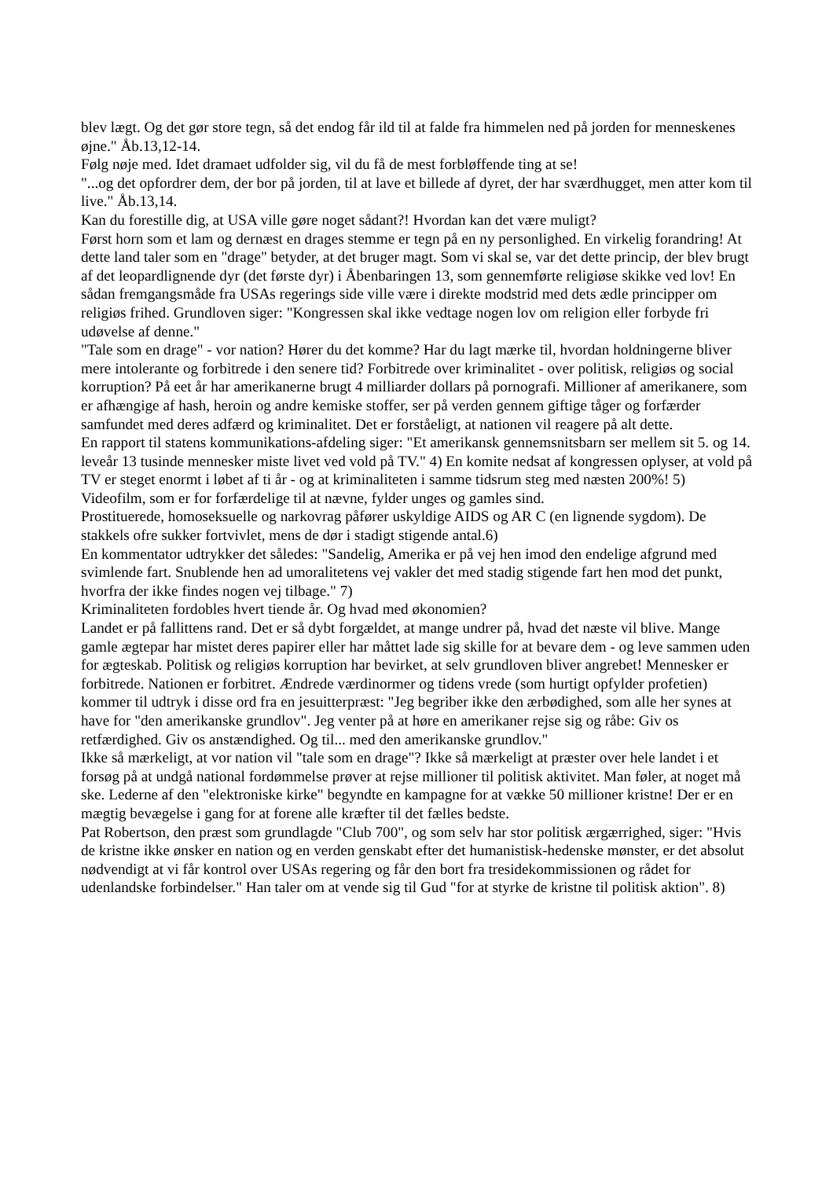blev lægt. Og det gør store tegn, så det endog får ild til at falde fra himmelen ned på jorden for menneskenes øjne." Åb.13,12-14.
Følg nøje med. Idet dramaet udfolder sig, vil du få de mest forbløffende ting at se!
"...og det opfordrer dem, der bor på jorden, til at lave et billede af dyret, der har sværdhugget, men atter kom til live." Åb.13,14.
Kan du forestille dig, at USA ville gøre noget sådant?! Hvordan kan det være muligt?
Først horn som et lam og dernæst en drages stemme er tegn på en ny personlighed. En virkelig forandring! At dette land taler som en "drage" betyder, at det bruger magt. Som vi skal se, var det dette princip, der blev brugt af det leopardlignende dyr (det første dyr) i Åbenbaringen 13, som gennemførte religiøse skikke ved lov! En sådan fremgangsmåde fra USAs regerings side ville være i direkte modstrid med dets ædle principper om religiøs frihed. Grundloven siger: "Kongressen skal ikke vedtage nogen lov om religion eller forbyde fri udøvelse af denne."
"Tale som en drage" - vor nation? Hører du det komme? Har du lagt mærke til, hvordan holdningerne bliver mere intolerante og forbitrede i den senere tid? Forbitrede over kriminalitet - over politisk, religiøs og social korruption? På eet år har amerikanerne brugt 4 milliarder dollars på pornografi. Millioner af amerikanere, som er afhængige af hash, heroin og andre kemiske stoffer, ser på verden gennem giftige tåger og forfærder samfundet med deres adfærd og kriminalitet. Det er forståeligt, at nationen vil reagere på alt dette.
En rapport til statens kommunikations-afdeling siger: "Et amerikansk gennemsnitsbarn ser mellem sit 5. og 14. leveår 13 tusinde mennesker miste livet ved vold på TV." 4) En komite nedsat af kongressen oplyser, at vold på TV er steget enormt i løbet af ti år - og at kriminaliteten i samme tidsrum steg med næsten 200%! 5)
Videofilm, som er for forfærdelige til at nævne, fylder unges og gamles sind.
Prostituerede, homoseksuelle og narkovrag påfører uskyldige AIDS og AR C (en lignende sygdom). De stakkels ofre sukker fortvivlet, mens de dør i stadigt stigende antal.6)
En kommentator udtrykker det således: "Sandelig, Amerika er på vej hen imod den endelige afgrund med svimlende fart. Snublende hen ad umoralitetens vej vakler det med stadig stigende fart hen mod det punkt, hvorfra der ikke findes nogen vej tilbage." 7)
Kriminaliteten fordobles hvert tiende år. Og hvad med økonomien?
Landet er på fallittens rand. Det er så dybt forgældet, at mange undrer på, hvad det næste vil blive. Mange gamle ægtepar har mistet deres papirer eller har måttet lade sig skille for at bevare dem - og leve sammen uden for ægteskab. Politisk og religiøs korruption har bevirket, at selv grundloven bliver angrebet! Mennesker er forbitrede. Nationen er forbitret. Ændrede værdinormer og tidens vrede (som hurtigt opfylder profetien) kommer til udtryk i disse ord fra en jesuitterpræst: "Jeg begriber ikke den ærbødighed, som alle her synes at have for "den amerikanske grundlov". Jeg venter på at høre en amerikaner rejse sig og råbe: Giv os retfærdighed. Giv os anstændighed. Og til... med den amerikanske grundlov."
Ikke så mærkeligt, at vor nation vil "tale som en drage"? Ikke så mærkeligt at præster over hele landet i et forsøg på at undgå national fordømmelse prøver at rejse millioner til politisk aktivitet. Man føler, at noget må ske. Lederne af den "elektroniske kirke" begyndte en kampagne for at vække 50 millioner kristne! Der er en mægtig bevægelse i gang for at forene alle kræfter til det fælles bedste.
Pat Robertson, den præst som grundlagde "Club 700", og som selv har stor politisk ærgærrighed, siger: "Hvis de kristne ikke ønsker en nation og en verden genskabt efter det humanistisk-hedenske mønster, er det absolut nødvendigt at vi får kontrol over USAs regering og får den bort fra tresidekommissionen og rådet for udenlandske forbindelser." Han taler om at vende sig til Gud "for at styrke de kristne til politisk aktion". 8)